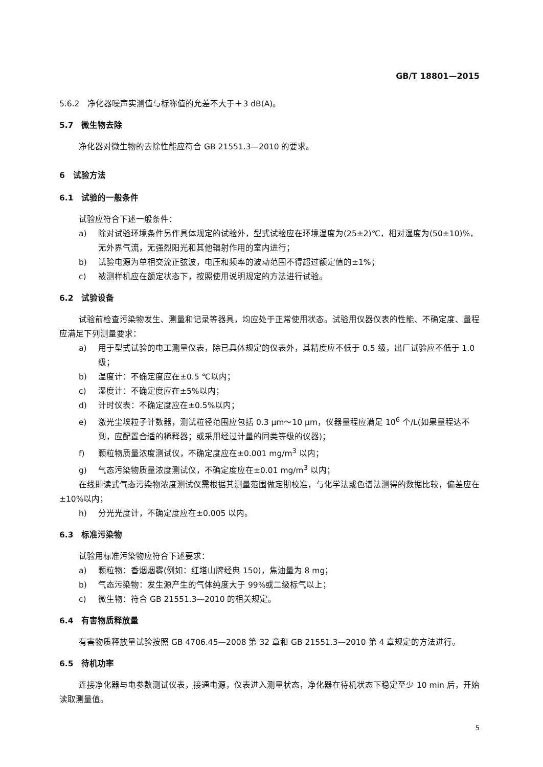GB/T 18801—2015
5.6.2　净化器噪声实测值与标称值的允差不大于＋3 dB(A)。
5.7　微生物去除
净化器对微生物的去除性能应符合 GB 21551.3—2010 的要求。
6　试验方法
6.1　试验的一般条件
试验应符合下述一般条件：
a) 除对试验环境条件另作具体规定的试验外，型式试验应在环境温度为(25±2)℃，相对湿度为(50±10)%，无外界气流，无强烈阳光和其他辐射作用的室内进行；
b) 试验电源为单相交流正弦波，电压和频率的波动范围不得超过额定值的±1%；
c) 被测样机应在额定状态下，按照使用说明规定的方法进行试验。
6.2　试验设备
试验前检查污染物发生、测量和记录等器具，均应处于正常使用状态。试验用仪器仪表的性能、不确定度、量程应满足下列测量要求：
a) 用于型式试验的电工测量仪表，除已具体规定的仪表外，其精度应不低于 0.5 级，出厂试验应不低于 1.0 级；
b) 温度计：不确定度应在±0.5 ℃以内；
c) 湿度计：不确定度应在±5%以内；
d) 计时仪表：不确定度应在±0.5%以内；
e) 激光尘埃粒子计数器，测试粒径范围应包括 0.3 μm～10 μm，仪器量程应满足 10<sup>6</sup> 个/L(如果量程达不到，应配置合适的稀释器；或采用经过计量的同类等级的仪器)；
f) 颗粒物质量浓度测试仪，不确定度应在±0.001 mg/m<sup>3</sup> 以内；
g) 气态污染物质量浓度测试仪，不确定度应在±0.01 mg/m<sup>3</sup> 以内；
在线即读式气态污染物浓度测试仪需根据其测量范围做定期校准，与化学法或色谱法测得的数据比较，偏差应在±10%以内；
h) 分光光度计，不确定度应在±0.005 以内。
6.3　标准污染物
试验用标准污染物应符合下述要求：
a) 颗粒物：香烟烟雾(例如：红塔山牌经典 150)，焦油量为 8 mg；
b) 气态污染物：发生源产生的气体纯度大于 99%或二级标气以上；
c) 微生物：符合 GB 21551.3—2010 的相关规定。
6.4　有害物质释放量
有害物质释放量试验按照 GB 4706.45—2008 第 32 章和 GB 21551.3—2010 第 4 章规定的方法进行。
6.5　待机功率
连接净化器与电参数测试仪表，接通电源，仪表进入测量状态，净化器在待机状态下稳定至少 10 min 后，开始读取测量值。
5